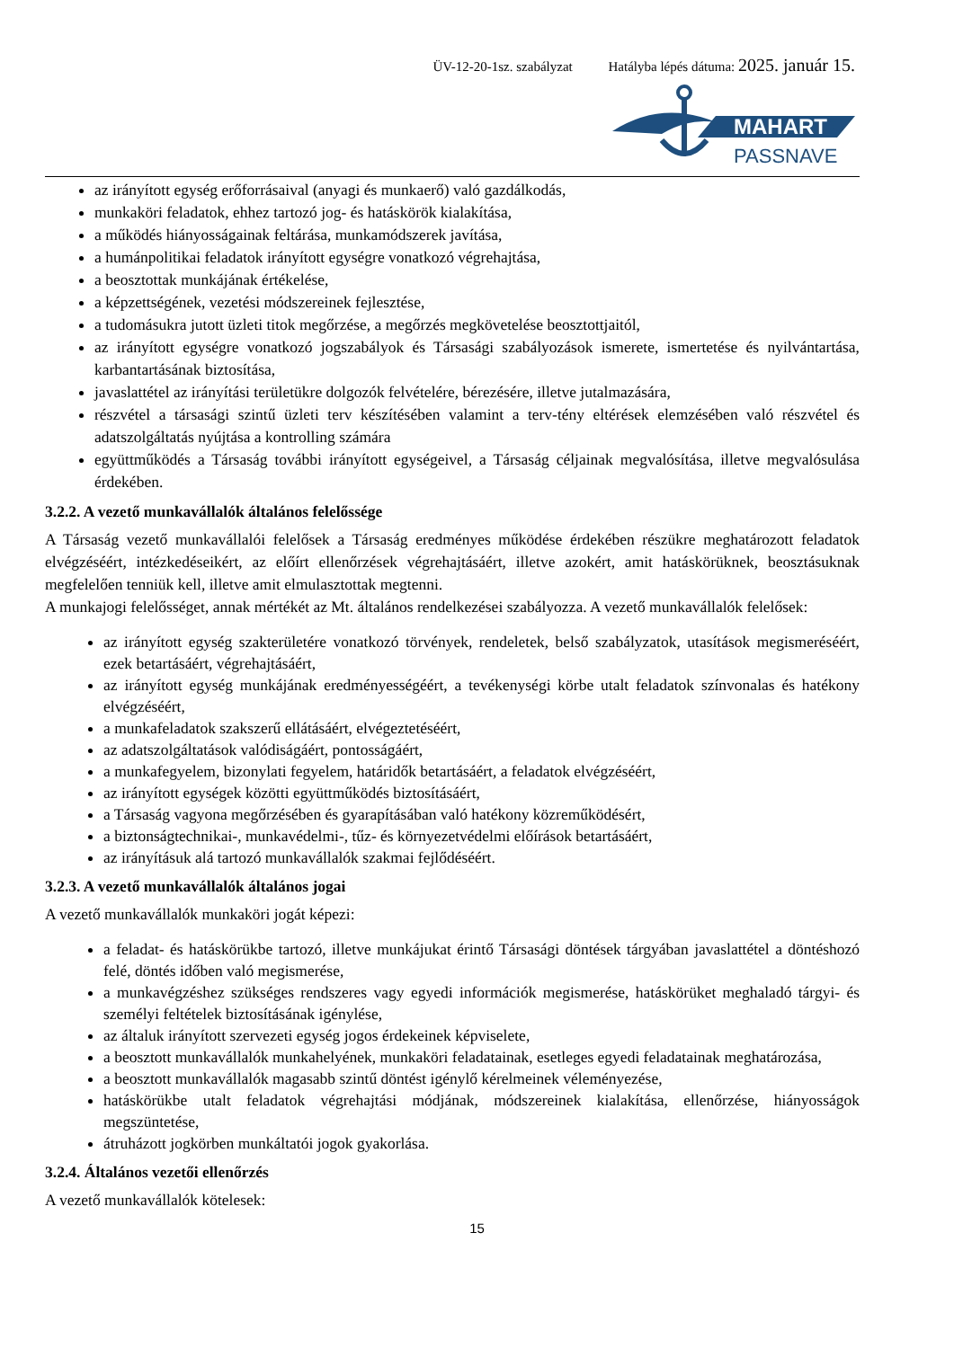ÜV-12-20-1sz. szabályzat Hatályba lépés dátuma: 2025. január 15.
MAHART
PASSNAVE
az irányított egység erőforrásaival (anyagi és munkaerő) való gazdálkodás,
munkaköri feladatok, ehhez tartozó jog- és hatáskörök kialakítása,
a működés hiányosságainak feltárása, munkamódszerek javítása,
a humánpolitikai feladatok irányított egységre vonatkozó végrehajtása,
a beosztottak munkájának értékelése,
a képzettségének, vezetési módszereinek fejlesztése,
a tudomásukra jutott üzleti titok megőrzése, a megőrzés megkövetelése beosztottjaitól,
az irányított egységre vonatkozó jogszabályok és Társasági szabályozások ismerete, ismertetése és nyilvántartása, karbantartásának biztosítása,
javaslattétel az irányítási területükre dolgozók felvételére, bérezésére, illetve jutalmazására,
részvétel a társasági szintű üzleti terv készítésében valamint a terv-tény eltérések elemzésében való részvétel és adatszolgáltatás nyújtása a kontrolling számára
együttműködés a Társaság további irányított egységeivel, a Társaság céljainak megvalósítása, illetve megvalósulása érdekében.
3.2.2. A vezető munkavállalók általános felelőssége
A Társaság vezető munkavállalói felelősek a Társaság eredményes működése érdekében részükre meghatározott feladatok elvégzéséért, intézkedéseikért, az előírt ellenőrzések végrehajtásáért, illetve azokért, amit hatáskörüknek, beosztásuknak megfelelően tenniük kell, illetve amit elmulasztottak megtenni.
A munkajogi felelősséget, annak mértékét az Mt. általános rendelkezései szabályozza. A vezető munkavállalók felelősek:
az irányított egység szakterületére vonatkozó törvények, rendeletek, belső szabályzatok, utasítások megismeréséért, ezek betartásáért, végrehajtásáért,
az irányított egység munkájának eredményességéért, a tevékenységi körbe utalt feladatok színvonalas és hatékony elvégzéséért,
a munkafeladatok szakszerű ellátásáért, elvégeztetéséért,
az adatszolgáltatások valódiságáért, pontosságáért,
a munkafegyelem, bizonylati fegyelem, határidők betartásáért, a feladatok elvégzéséért,
az irányított egységek közötti együttműködés biztosításáért,
a Társaság vagyona megőrzésében és gyarapításában való hatékony közreműködésért,
a biztonságtechnikai-, munkavédelmi-, tűz- és környezetvédelmi előírások betartásáért,
az irányításuk alá tartozó munkavállalók szakmai fejlődéséért.
3.2.3. A vezető munkavállalók általános jogai
A vezető munkavállalók munkaköri jogát képezi:
a feladat- és hatáskörükbe tartozó, illetve munkájukat érintő Társasági döntések tárgyában javaslattétel a döntéshozó felé, döntés időben való megismerése,
a munkavégzéshez szükséges rendszeres vagy egyedi információk megismerése, hatáskörüket meghaladó tárgyi- és személyi feltételek biztosításának igénylése,
az általuk irányított szervezeti egység jogos érdekeinek képviselete,
a beosztott munkavállalók munkahelyének, munkaköri feladatainak, esetleges egyedi feladatainak meghatározása,
a beosztott munkavállalók magasabb szintű döntést igénylő kérelmeinek véleményezése,
hatáskörükbe utalt feladatok végrehajtási módjának, módszereinek kialakítása, ellenőrzése, hiányosságok megszüntetése,
átruházott jogkörben munkáltatói jogok gyakorlása.
3.2.4. Általános vezetői ellenőrzés
A vezető munkavállalók kötelesek:
15